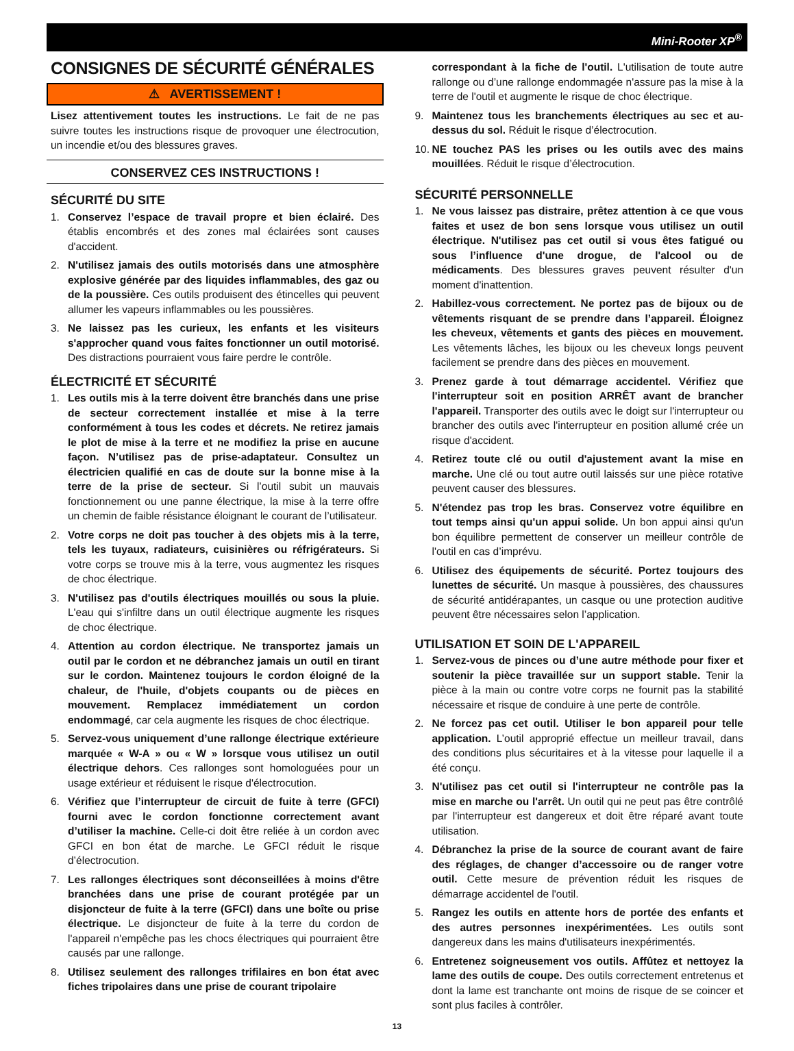Mini-Rooter XP<sup>®</sup>
CONSIGNES DE SÉCURITÉ GÉNÉRALES
⚠ AVERTISSEMENT !
Lisez attentivement toutes les instructions. Le fait de ne pas suivre toutes les instructions risque de provoquer une électrocution, un incendie et/ou des blessures graves.
CONSERVEZ CES INSTRUCTIONS !
SÉCURITÉ DU SITE
1. Conservez l’espace de travail propre et bien éclairé. Des établis encombrés et des zones mal éclairées sont causes d'accident.
2. N'utilisez jamais des outils motorisés dans une atmosphère explosive générée par des liquides inflammables, des gaz ou de la poussière. Ces outils produisent des étincelles qui peuvent allumer les vapeurs inflammables ou les poussières.
3. Ne laissez pas les curieux, les enfants et les visiteurs s'approcher quand vous faites fonctionner un outil motorisé. Des distractions pourraient vous faire perdre le contrôle.
ÉLECTRICITÉ ET SÉCURITÉ
1. Les outils mis à la terre doivent être branchés dans une prise de secteur correctement installée et mise à la terre conformément à tous les codes et décrets. Ne retirez jamais le plot de mise à la terre et ne modifiez la prise en aucune façon. N’utilisez pas de prise-adaptateur. Consultez un électricien qualifié en cas de doute sur la bonne mise à la terre de la prise de secteur. Si l’outil subit un mauvais fonctionnement ou une panne électrique, la mise à la terre offre un chemin de faible résistance éloignant le courant de l’utilisateur.
2. Votre corps ne doit pas toucher à des objets mis à la terre, tels les tuyaux, radiateurs, cuisinières ou réfrigérateurs. Si votre corps se trouve mis à la terre, vous augmentez les risques de choc électrique.
3. N'utilisez pas d'outils électriques mouillés ou sous la pluie. L'eau qui s'infiltre dans un outil électrique augmente les risques de choc électrique.
4. Attention au cordon électrique. Ne transportez jamais un outil par le cordon et ne débranchez jamais un outil en tirant sur le cordon. Maintenez toujours le cordon éloigné de la chaleur, de l'huile, d'objets coupants ou de pièces en mouvement. Remplacez immédiatement un cordon endommagé, car cela augmente les risques de choc électrique.
5. Servez-vous uniquement d’une rallonge électrique extérieure marquée « W-A » ou « W » lorsque vous utilisez un outil électrique dehors. Ces rallonges sont homologuées pour un usage extérieur et réduisent le risque d'électrocution.
6. Vérifiez que l’interrupteur de circuit de fuite à terre (GFCI) fourni avec le cordon fonctionne correctement avant d’utiliser la machine. Celle-ci doit être reliée à un cordon avec GFCI en bon état de marche. Le GFCI réduit le risque d’électrocution.
7. Les rallonges électriques sont déconseillées à moins d'être branchées dans une prise de courant protégée par un disjoncteur de fuite à la terre (GFCI) dans une boîte ou prise électrique. Le disjoncteur de fuite à la terre du cordon de l'appareil n'empêche pas les chocs électriques qui pourraient être causés par une rallonge.
8. Utilisez seulement des rallonges trifilaires en bon état avec fiches tripolaires dans une prise de courant tripolaire
correspondant à la fiche de l'outil. L'utilisation de toute autre rallonge ou d’une rallonge endommagée n'assure pas la mise à la terre de l'outil et augmente le risque de choc électrique.
9. Maintenez tous les branchements électriques au sec et au-dessus du sol. Réduit le risque d’électrocution.
10. NE touchez PAS les prises ou les outils avec des mains mouillées. Réduit le risque d’électrocution.
SÉCURITÉ PERSONNELLE
1. Ne vous laissez pas distraire, prêtez attention à ce que vous faites et usez de bon sens lorsque vous utilisez un outil électrique. N'utilisez pas cet outil si vous êtes fatigué ou sous l’influence d'une drogue, de l'alcool ou de médicaments. Des blessures graves peuvent résulter d'un moment d'inattention.
2. Habillez-vous correctement. Ne portez pas de bijoux ou de vêtements risquant de se prendre dans l’appareil. Éloignez les cheveux, vêtements et gants des pièces en mouvement. Les vêtements lâches, les bijoux ou les cheveux longs peuvent facilement se prendre dans des pièces en mouvement.
3. Prenez garde à tout démarrage accidentel. Vérifiez que l'interrupteur soit en position ARRÊT avant de brancher l'appareil. Transporter des outils avec le doigt sur l'interrupteur ou brancher des outils avec l'interrupteur en position allumé crée un risque d'accident.
4. Retirez toute clé ou outil d'ajustement avant la mise en marche. Une clé ou tout autre outil laissés sur une pièce rotative peuvent causer des blessures.
5. N'étendez pas trop les bras. Conservez votre équilibre en tout temps ainsi qu'un appui solide. Un bon appui ainsi qu'un bon équilibre permettent de conserver un meilleur contrôle de l'outil en cas d’imprévu.
6. Utilisez des équipements de sécurité. Portez toujours des lunettes de sécurité. Un masque à poussières, des chaussures de sécurité antidérapantes, un casque ou une protection auditive peuvent être nécessaires selon l’application.
UTILISATION ET SOIN DE L'APPAREIL
1. Servez-vous de pinces ou d’une autre méthode pour fixer et soutenir la pièce travaillée sur un support stable. Tenir la pièce à la main ou contre votre corps ne fournit pas la stabilité nécessaire et risque de conduire à une perte de contrôle.
2. Ne forcez pas cet outil. Utiliser le bon appareil pour telle application. L’outil approprié effectue un meilleur travail, dans des conditions plus sécuritaires et à la vitesse pour laquelle il a été conçu.
3. N'utilisez pas cet outil si l'interrupteur ne contrôle pas la mise en marche ou l'arrêt. Un outil qui ne peut pas être contrôlé par l'interrupteur est dangereux et doit être réparé avant toute utilisation.
4. Débranchez la prise de la source de courant avant de faire des réglages, de changer d’accessoire ou de ranger votre outil. Cette mesure de prévention réduit les risques de démarrage accidentel de l'outil.
5. Rangez les outils en attente hors de portée des enfants et des autres personnes inexpérimentées. Les outils sont dangereux dans les mains d'utilisateurs inexpérimentés.
6. Entretenez soigneusement vos outils. Affûtez et nettoyez la lame des outils de coupe. Des outils correctement entretenus et dont la lame est tranchante ont moins de risque de se coincer et sont plus faciles à contrôler.
13